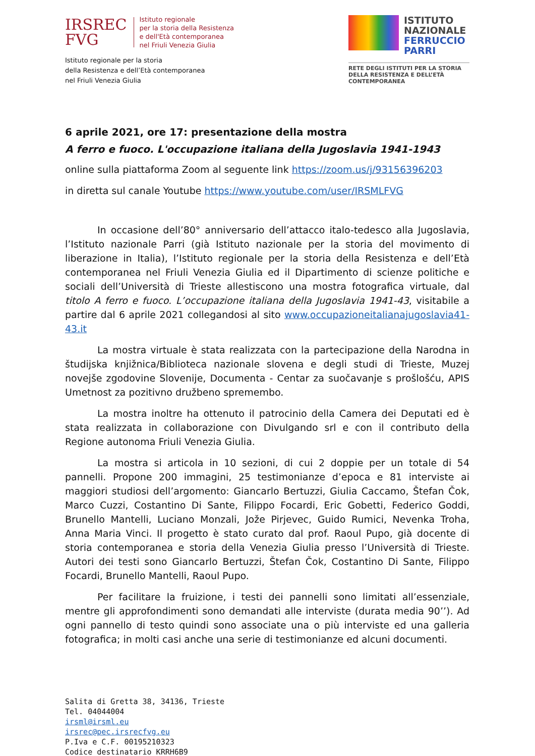IRSREC
FVG
Istituto regionale
per la storia della Resistenza
e dell'Età contemporanea
nel Friuli Venezia Giulia
Istituto regionale per la storia
della Resistenza e dell’Età contemporanea
nel Friuli Venezia Giulia
ISTITUTO
NAZIONALE
FERRUCCIO
PARRI
RETE DEGLI ISTITUTI PER LA STORIA
DELLA RESISTENZA E DELL’ETÀ
CONTEMPORANEA
6 aprile 2021, ore 17: presentazione della mostra
A ferro e fuoco. L'occupazione italiana della Jugoslavia 1941-1943
online sulla piattaforma Zoom al seguente link https://zoom.us/j/93156396203
in diretta sul canale Youtube https://www.youtube.com/user/IRSMLFVG
In occasione dell’80° anniversario dell’attacco italo-tedesco alla Jugoslavia, l’Istituto nazionale Parri (già Istituto nazionale per la storia del movimento di liberazione in Italia), l’Istituto regionale per la storia della Resistenza e dell’Età contemporanea nel Friuli Venezia Giulia ed il Dipartimento di scienze politiche e sociali dell’Università di Trieste allestiscono una mostra fotografica virtuale, dal titolo A ferro e fuoco. L’occupazione italiana della Jugoslavia 1941-43, visitabile a partire dal 6 aprile 2021 collegandosi al sito www.occupazioneitalianajugoslavia41-43.it
La mostra virtuale è stata realizzata con la partecipazione della Narodna in študijska knjižnica/Biblioteca nazionale slovena e degli studi di Trieste, Muzej novejše zgodovine Slovenije, Documenta - Centar za suočavanje s prošlošću, APIS Umetnost za pozitivno družbeno spremembo.
La mostra inoltre ha ottenuto il patrocinio della Camera dei Deputati ed è stata realizzata in collaborazione con Divulgando srl e con il contributo della Regione autonoma Friuli Venezia Giulia.
La mostra si articola in 10 sezioni, di cui 2 doppie per un totale di 54 pannelli. Propone 200 immagini, 25 testimonianze d’epoca e 81 interviste ai maggiori studiosi dell’argomento: Giancarlo Bertuzzi, Giulia Caccamo, Štefan Čok, Marco Cuzzi, Costantino Di Sante, Filippo Focardi, Eric Gobetti, Federico Goddi, Brunello Mantelli, Luciano Monzali, Jože Pirjevec, Guido Rumici, Nevenka Troha, Anna Maria Vinci. Il progetto è stato curato dal prof. Raoul Pupo, già docente di storia contemporanea e storia della Venezia Giulia presso l’Università di Trieste. Autori dei testi sono Giancarlo Bertuzzi, Štefan Čok, Costantino Di Sante, Filippo Focardi, Brunello Mantelli, Raoul Pupo.
Per facilitare la fruizione, i testi dei pannelli sono limitati all’essenziale, mentre gli approfondimenti sono demandati alle interviste (durata media 90’’). Ad ogni pannello di testo quindi sono associate una o più interviste ed una galleria fotografica; in molti casi anche una serie di testimonianze ed alcuni documenti.
Salita di Gretta 38, 34136, Trieste
Tel. 04044004
irsml@irsml.eu
irsrec@pec.irsrecfvg.eu
P.Iva e C.F. 00195210323
Codice destinatario KRRH6B9